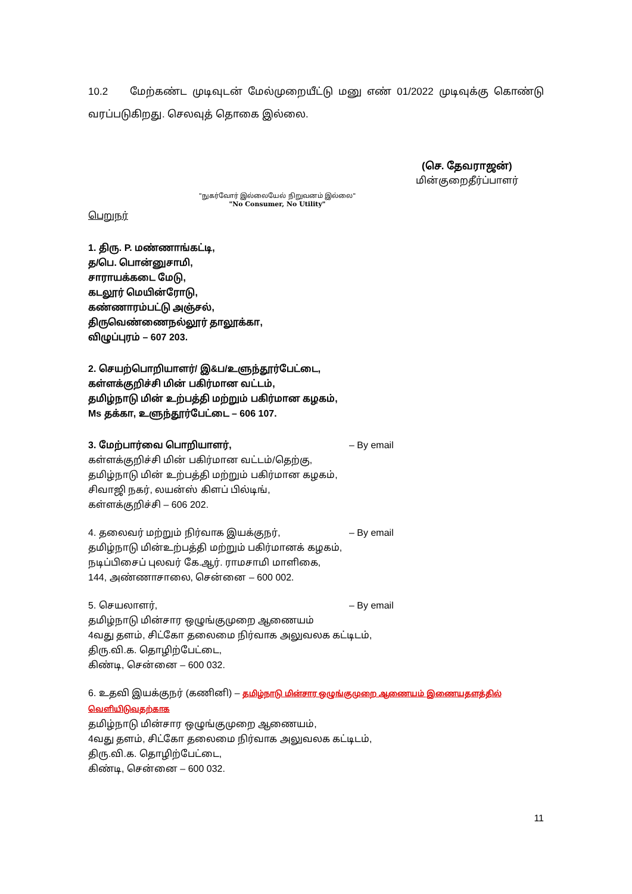10.2 மேற்கண்ட முடிவுடன் மேல்முறையீட்டு மனு எண் 01/2022 முடிவுக்கு கொண்டு வரப்படுகிறது. செலவுத் தொகை இல்லை.
(செ. தேவராஜன்)
மின்குறைதீர்ப்பாளர்
"நுகர்வோர் இல்லையேல் நிறுவனம் இல்லை"
"No Consumer, No Utility"
பெறுநர்
1. திரு. P. மண்ணாங்கட்டி,
த/பெ. பொன்னுசாமி,
சாராயக்கடை மேடு,
கடலூர் மெயின்ரோடு,
கண்ணாரம்பட்டு அஞ்சல்,
திருவெண்ணைநல்லூர் தாலூக்கா,
விழுப்புரம் – 607 203.
2. செயற்பொறியாளர்/ இ&ப/உளுந்தூர்பேட்டை,
கள்ளக்குறிச்சி மின் பகிர்மான வட்டம்,
தமிழ்நாடு மின் உற்பத்தி மற்றும் பகிர்மான கழகம்,
Ms தக்கா, உளுந்தூர்பேட்டை – 606 107.
3. மேற்பார்வை பொறியாளர், – By email
கள்ளக்குறிச்சி மின் பகிர்மான வட்டம்/தெற்கு,
தமிழ்நாடு மின் உற்பத்தி மற்றும் பகிர்மான கழகம்,
சிவாஜி நகர், லயன்ஸ் கிளப் பில்டிங்,
கள்ளக்குறிச்சி – 606 202.
4. தலைவர் மற்றும் நிர்வாக இயக்குநர், – By email
தமிழ்நாடு மின்உற்பத்தி மற்றும் பகிர்மானக் கழகம்,
நடிப்பிசைப் புலவர் கே.ஆர். ராமசாமி மாளிகை,
144, அண்ணாசாலை, சென்னை – 600 002.
5. செயலாளர், – By email
தமிழ்நாடு மின்சார ஒழுங்குமுறை ஆணையம்
4வது தளம், சிட்கோ தலைமை நிர்வாக அலுவலக கட்டிடம்,
திரு.வி.க. தொழிற்பேட்டை,
கிண்டி, சென்னை – 600 032.
6. உதவி இயக்குநர் (கணினி) – தமிழ்நாடு மின்சார ஒழுங்குமுறை ஆணையம் இணையதளத்தில் வெளியிடுவதற்காக
தமிழ்நாடு மின்சார ஒழுங்குமுறை ஆணையம்,
4வது தளம், சிட்கோ தலைமை நிர்வாக அலுவலக கட்டிடம்,
திரு.வி.க. தொழிற்பேட்டை,
கிண்டி, சென்னை – 600 032.
11